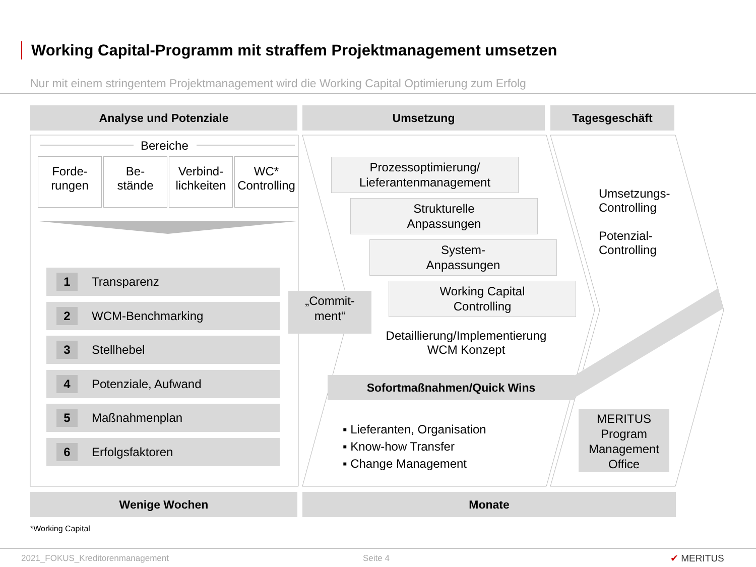Working Capital-Programm mit straffem Projektmanagement umsetzen
Nur mit einem stringentem Projektmanagement wird die Working Capital Optimierung zum Erfolg
Analyse und Potenziale Umsetzung Tagesgeschäft
Bereiche
Forde-
rungen
Be-
stände
Verbind-
lichkeiten
WC*
Controlling
1 Transparenz
2 WCM-Benchmarking
3 Stellhebel
4 Potenziale, Aufwand
5 Maßnahmenplan
6 Erfolgsfaktoren
„Commit-
ment“
Prozessoptimierung/
Lieferantenmanagement
Strukturelle
Anpassungen
System-
Anpassungen
Working Capital
Controlling
Detaillierung/Implementierung
WCM Konzept
Sofortmaßnahmen/Quick Wins
▪ Lieferanten, Organisation
▪ Know-how Transfer
▪ Change Management
Umsetzungs-
Controlling
Potenzial-
Controlling
MERITUS
Program
Management
Office
Wenige Wochen Monate
*Working Capital
2021_FOKUS_Kreditorenmanagement
Seite 4 ✔ MERITUS